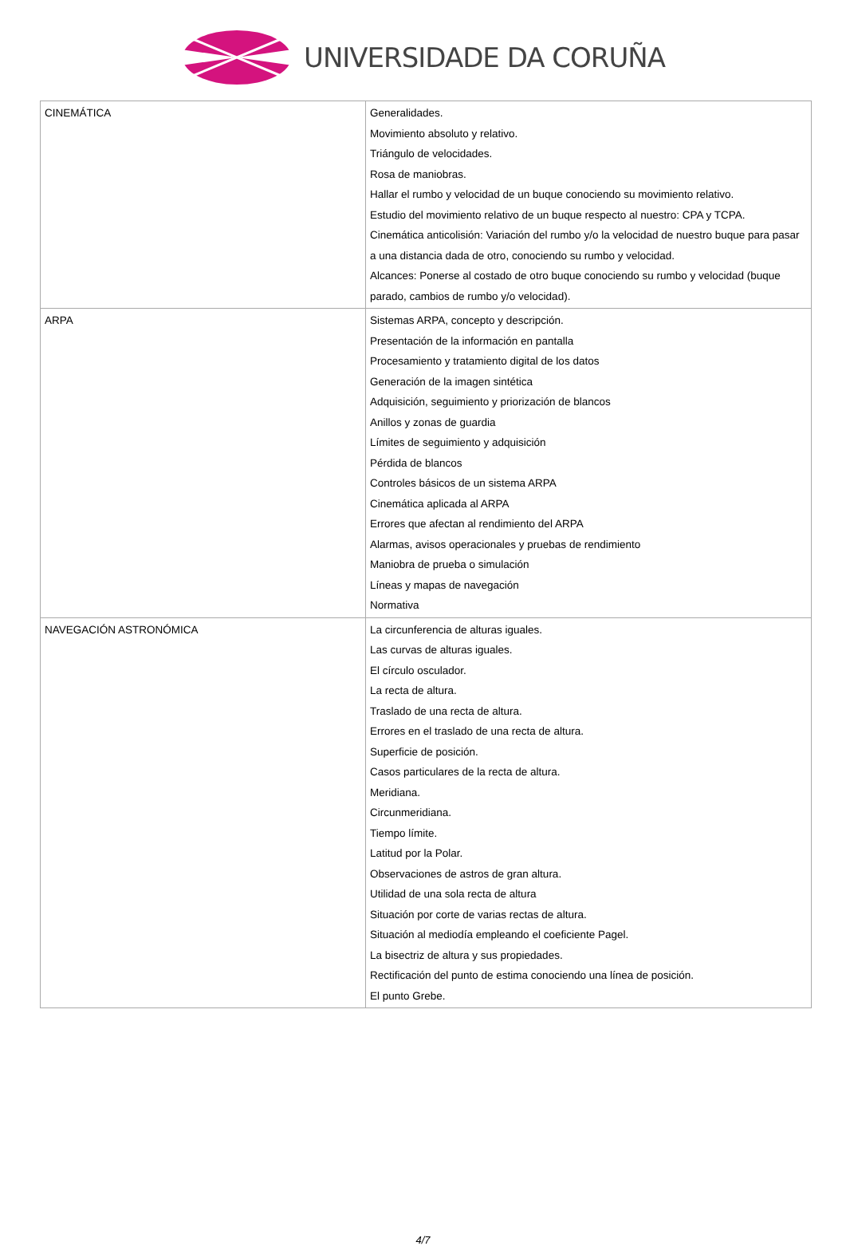UNIVERSIDADE DA CORUÑA
| CINEMÁTICA | Generalidades. Movimiento absoluto y relativo. Triángulo de velocidades. Rosa de maniobras. Hallar el rumbo y velocidad de un buque conociendo su movimiento relativo. Estudio del movimiento relativo de un buque respecto al nuestro: CPA y TCPA. Cinemática anticolisión: Variación del rumbo y/o la velocidad de nuestro buque para pasar a una distancia dada de otro, conociendo su rumbo y velocidad. Alcances: Ponerse al costado de otro buque conociendo su rumbo y velocidad (buque parado, cambios de rumbo y/o velocidad). |
| ARPA | Sistemas ARPA, concepto y descripción. Presentación de la información en pantalla Procesamiento y tratamiento digital de los datos Generación de la imagen sintética Adquisición, seguimiento y priorización de blancos Anillos y zonas de guardia Límites de seguimiento y adquisición Pérdida de blancos Controles básicos de un sistema ARPA Cinemática aplicada al ARPA Errores que afectan al rendimiento del ARPA Alarmas, avisos operacionales y pruebas de rendimiento Maniobra de prueba o simulación Líneas y mapas de navegación Normativa |
| NAVEGACIÓN ASTRONÓMICA | La circunferencia de alturas iguales. Las curvas de alturas iguales. El círculo osculador. La recta de altura. Traslado de una recta de altura. Errores en el traslado de una recta de altura. Superficie de posición. Casos particulares de la recta de altura. Meridiana. Circunmeridiana. Tiempo límite. Latitud por la Polar. Observaciones de astros de gran altura. Utilidad de una sola recta de altura Situación por corte de varias rectas de altura. Situación al mediodía empleando el coeficiente Pagel. La bisectriz de altura y sus propiedades. Rectificación del punto de estima conociendo una línea de posición. El punto Grebe. |
4/7